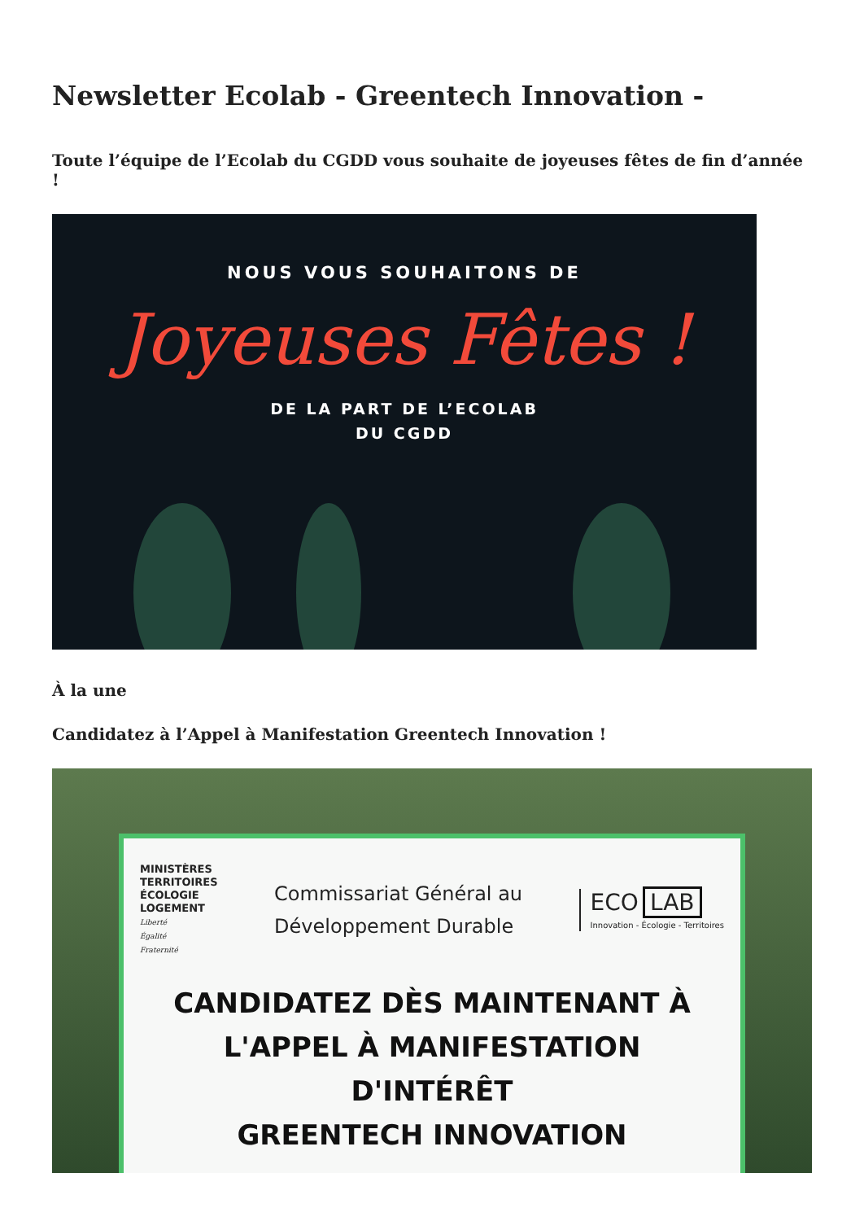Newsletter Ecolab - Greentech Innovation -
Toute l’équipe de l’Ecolab du CGDD vous souhaite de joyeuses fêtes de fin d’année !
NOUS VOUS SOUHAITONS DE
Joyeuses Fêtes !
DE LA PART DE L’ECOLAB
DU CGDD
À la une
Candidatez à l’Appel à Manifestation Greentech Innovation !
MINISTÈRES
TERRITOIRES
ÉCOLOGIE
LOGEMENT
Liberté
Égalité
Fraternité
Commissariat Général au
Développement Durable
ECO LAB
Innovation - Écologie - Territoires
CANDIDATEZ DÈS MAINTENANT À
L'APPEL À MANIFESTATION
D'INTÉRÊT
GREENTECH INNOVATION